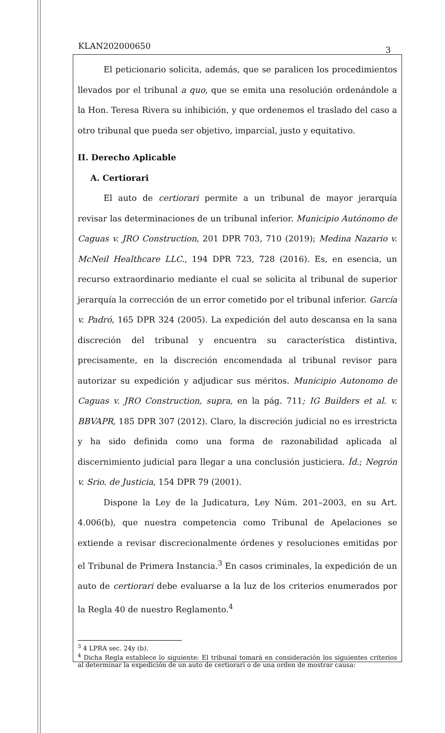KLAN202000650 3
El peticionario solicita, además, que se paralicen los procedimientos llevados por el tribunal a quo, que se emita una resolución ordenándole a la Hon. Teresa Rivera su inhibición, y que ordenemos el traslado del caso a otro tribunal que pueda ser objetivo, imparcial, justo y equitativo.
II. Derecho Aplicable
A. Certiorari
El auto de certiorari permite a un tribunal de mayor jerarquía revisar las determinaciones de un tribunal inferior. Municipio Autónomo de Caguas v. JRO Construction, 201 DPR 703, 710 (2019); Medina Nazario v. McNeil Healthcare LLC., 194 DPR 723, 728 (2016). Es, en esencia, un recurso extraordinario mediante el cual se solicita al tribunal de superior jerarquía la corrección de un error cometido por el tribunal inferior. García v. Padró, 165 DPR 324 (2005). La expedición del auto descansa en la sana discreción del tribunal y encuentra su característica distintiva, precisamente, en la discreción encomendada al tribunal revisor para autorizar su expedición y adjudicar sus méritos. Municipio Autonomo de Caguas v. JRO Construction, supra, en la pág. 711; IG Builders et al. v. BBVAPR, 185 DPR 307 (2012). Claro, la discreción judicial no es irrestricta y ha sido definida como una forma de razonabilidad aplicada al discernimiento judicial para llegar a una conclusión justiciera. Íd.; Negrón v. Srio. de Justicia, 154 DPR 79 (2001).
Dispone la Ley de la Judicatura, Ley Núm. 201–2003, en su Art. 4.006(b), que nuestra competencia como Tribunal de Apelaciones se extiende a revisar discrecionalmente órdenes y resoluciones emitidas por el Tribunal de Primera Instancia.<sup>3</sup> En casos criminales, la expedición de un auto de certiorari debe evaluarse a la luz de los criterios enumerados por la Regla 40 de nuestro Reglamento.<sup>4</sup>
<sup>3</sup> 4 LPRA sec. 24y (b).
<sup>4</sup> Dicha Regla establece lo siguiente: El tribunal tomará en consideración los siguientes criterios al determinar la expedición de un auto de certiorari o de una orden de mostrar causa: